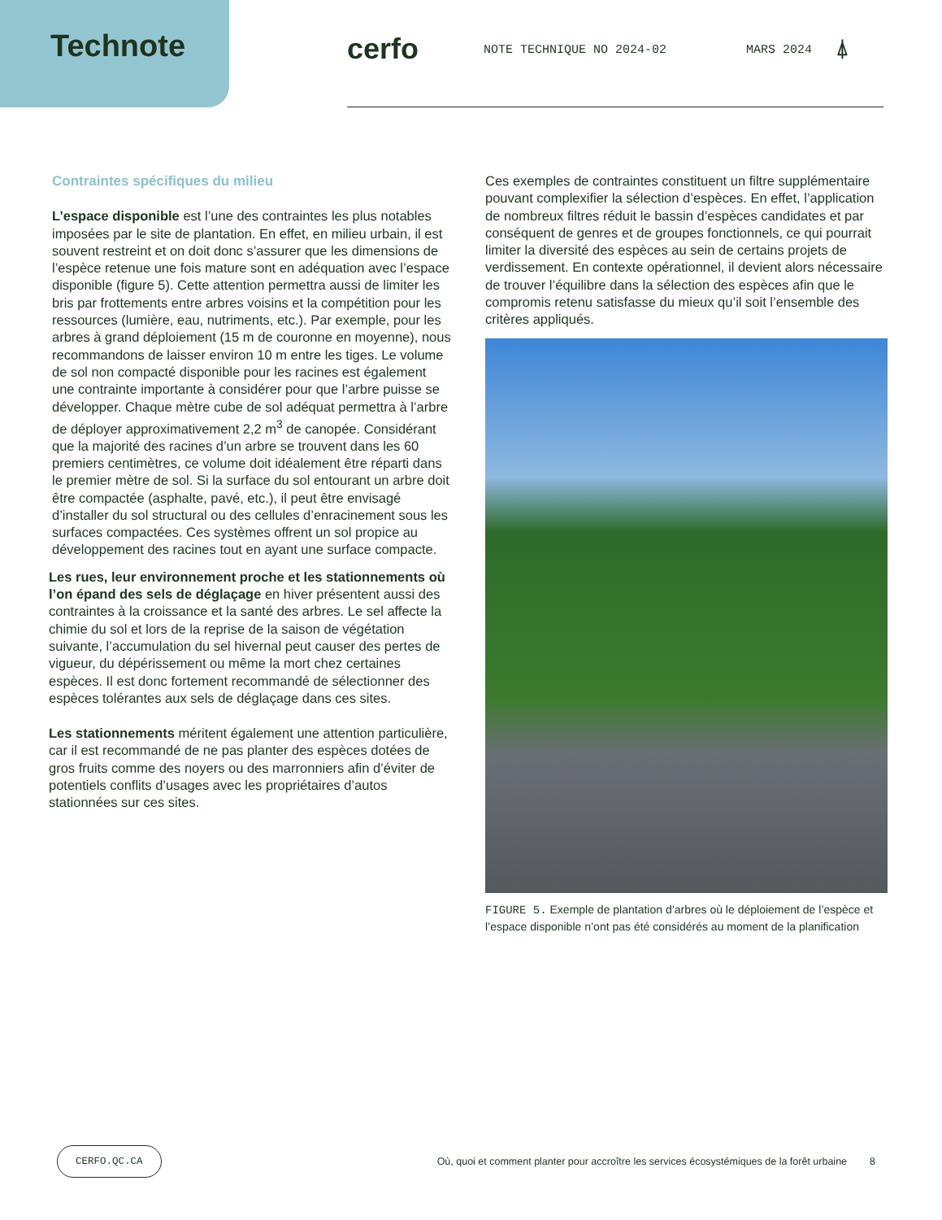Technote
cerfo
NOTE TECHNIQUE NO 2024-02 MARS 2024
⍋
Contraintes spécifiques du milieu
L’espace disponible est l’une des contraintes les plus notables imposées par le site de plantation. En effet, en milieu urbain, il est souvent restreint et on doit donc s’assurer que les dimensions de l’espèce retenue une fois mature sont en adéquation avec l’espace disponible (figure 5). Cette attention permettra aussi de limiter les bris par frottements entre arbres voisins et la compétition pour les ressources (lumière, eau, nutriments, etc.). Par exemple, pour les arbres à grand déploiement (15 m de couronne en moyenne), nous recommandons de laisser environ 10 m entre les tiges. Le volume de sol non compacté disponible pour les racines est également une contrainte importante à considérer pour que l’arbre puisse se développer. Chaque mètre cube de sol adéquat permettra à l’arbre de déployer approximativement 2,2 m<sup>3</sup> de canopée. Considérant que la majorité des racines d’un arbre se trouvent dans les 60 premiers centimètres, ce volume doit idéalement être réparti dans le premier mètre de sol. Si la surface du sol entourant un arbre doit être compactée (asphalte, pavé, etc.), il peut être envisagé d’installer du sol structural ou des cellules d’enracinement sous les surfaces compactées. Ces systèmes offrent un sol propice au développement des racines tout en ayant une surface compacte.
Les rues, leur environnement proche et les stationnements où l’on épand des sels de déglaçage en hiver présentent aussi des contraintes à la croissance et la santé des arbres. Le sel affecte la chimie du sol et lors de la reprise de la saison de végétation suivante, l’accumulation du sel hivernal peut causer des pertes de vigueur, du dépérissement ou même la mort chez certaines espèces. Il est donc fortement recommandé de sélectionner des espèces tolérantes aux sels de déglaçage dans ces sites.
Les stationnements méritent également une attention particulière, car il est recommandé de ne pas planter des espèces dotées de gros fruits comme des noyers ou des marronniers afin d’éviter de potentiels conflits d’usages avec les propriétaires d’autos stationnées sur ces sites.
Ces exemples de contraintes constituent un filtre supplémentaire pouvant complexifier la sélection d’espèces. En effet, l’application de nombreux filtres réduit le bassin d’espèces candidates et par conséquent de genres et de groupes fonctionnels, ce qui pourrait limiter la diversité des espèces au sein de certains projets de verdissement. En contexte opérationnel, il devient alors nécessaire de trouver l’équilibre dans la sélection des espèces afin que le compromis retenu satisfasse du mieux qu’il soit l’ensemble des critères appliqués.
FIGURE 5. Exemple de plantation d’arbres où le déploiement de l’espèce et l’espace disponible n’ont pas été considérés au moment de la planification
CERFO.QC.CA
Où, quoi et comment planter pour accroître les services écosystémiques de la forêt urbaine
8